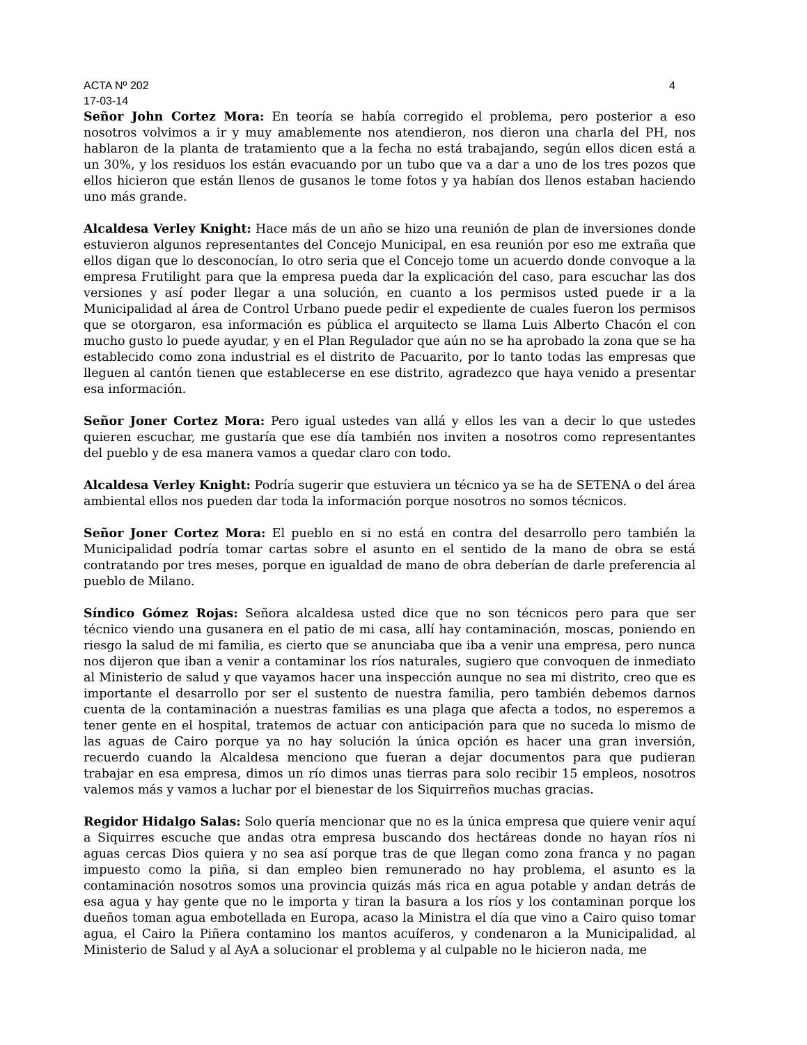ACTA Nº 202 4
17-03-14
Señor John Cortez Mora: En teoría se había corregido el problema, pero posterior a eso nosotros volvimos a ir y muy amablemente nos atendieron, nos dieron una charla del PH, nos hablaron de la planta de tratamiento que a la fecha no está trabajando, según ellos dicen está a un 30%, y los residuos los están evacuando por un tubo que va a dar a uno de los tres pozos que ellos hicieron que están llenos de gusanos le tome fotos y ya habían dos llenos estaban haciendo uno más grande.
Alcaldesa Verley Knight: Hace más de un año se hizo una reunión de plan de inversiones donde estuvieron algunos representantes del Concejo Municipal, en esa reunión por eso me extraña que ellos digan que lo desconocían, lo otro seria que el Concejo tome un acuerdo donde convoque a la empresa Frutilight para que la empresa pueda dar la explicación del caso, para escuchar las dos versiones y así poder llegar a una solución, en cuanto a los permisos usted puede ir a la Municipalidad al área de Control Urbano puede pedir el expediente de cuales fueron los permisos que se otorgaron, esa información es pública el arquitecto se llama Luis Alberto Chacón el con mucho gusto lo puede ayudar, y en el Plan Regulador que aún no se ha aprobado la zona que se ha establecido como zona industrial es el distrito de Pacuarito, por lo tanto todas las empresas que lleguen al cantón tienen que establecerse en ese distrito, agradezco que haya venido a presentar esa información.
Señor Joner Cortez Mora: Pero igual ustedes van allá y ellos les van a decir lo que ustedes quieren escuchar, me gustaría que ese día también nos inviten a nosotros como representantes del pueblo y de esa manera vamos a quedar claro con todo.
Alcaldesa Verley Knight: Podría sugerir que estuviera un técnico ya se ha de SETENA o del área ambiental ellos nos pueden dar toda la información porque nosotros no somos técnicos.
Señor Joner Cortez Mora: El pueblo en si no está en contra del desarrollo pero también la Municipalidad podría tomar cartas sobre el asunto en el sentido de la mano de obra se está contratando por tres meses, porque en igualdad de mano de obra deberían de darle preferencia al pueblo de Milano.
Síndico Gómez Rojas: Señora alcaldesa usted dice que no son técnicos pero para que ser técnico viendo una gusanera en el patio de mi casa, allí hay contaminación, moscas, poniendo en riesgo la salud de mi familia, es cierto que se anunciaba que iba a venir una empresa, pero nunca nos dijeron que iban a venir a contaminar los ríos naturales, sugiero que convoquen de inmediato al Ministerio de salud y que vayamos hacer una inspección aunque no sea mi distrito, creo que es importante el desarrollo por ser el sustento de nuestra familia, pero también debemos darnos cuenta de la contaminación a nuestras familias es una plaga que afecta a todos, no esperemos a tener gente en el hospital, tratemos de actuar con anticipación para que no suceda lo mismo de las aguas de Cairo porque ya no hay solución la única opción es hacer una gran inversión, recuerdo cuando la Alcaldesa menciono que fueran a dejar documentos para que pudieran trabajar en esa empresa, dimos un río dimos unas tierras para solo recibir 15 empleos, nosotros valemos más y vamos a luchar por el bienestar de los Siquirreños muchas gracias.
Regidor Hidalgo Salas: Solo quería mencionar que no es la única empresa que quiere venir aquí a Siquirres escuche que andas otra empresa buscando dos hectáreas donde no hayan ríos ni aguas cercas Dios quiera y no sea así porque tras de que llegan como zona franca y no pagan impuesto como la piña, si dan empleo bien remunerado no hay problema, el asunto es la contaminación nosotros somos una provincia quizás más rica en agua potable y andan detrás de esa agua y hay gente que no le importa y tiran la basura a los ríos y los contaminan porque los dueños toman agua embotellada en Europa, acaso la Ministra el día que vino a Cairo quiso tomar agua, el Cairo la Piñera contamino los mantos acuíferos, y condenaron a la Municipalidad, al Ministerio de Salud y al AyA a solucionar el problema y al culpable no le hicieron nada, me